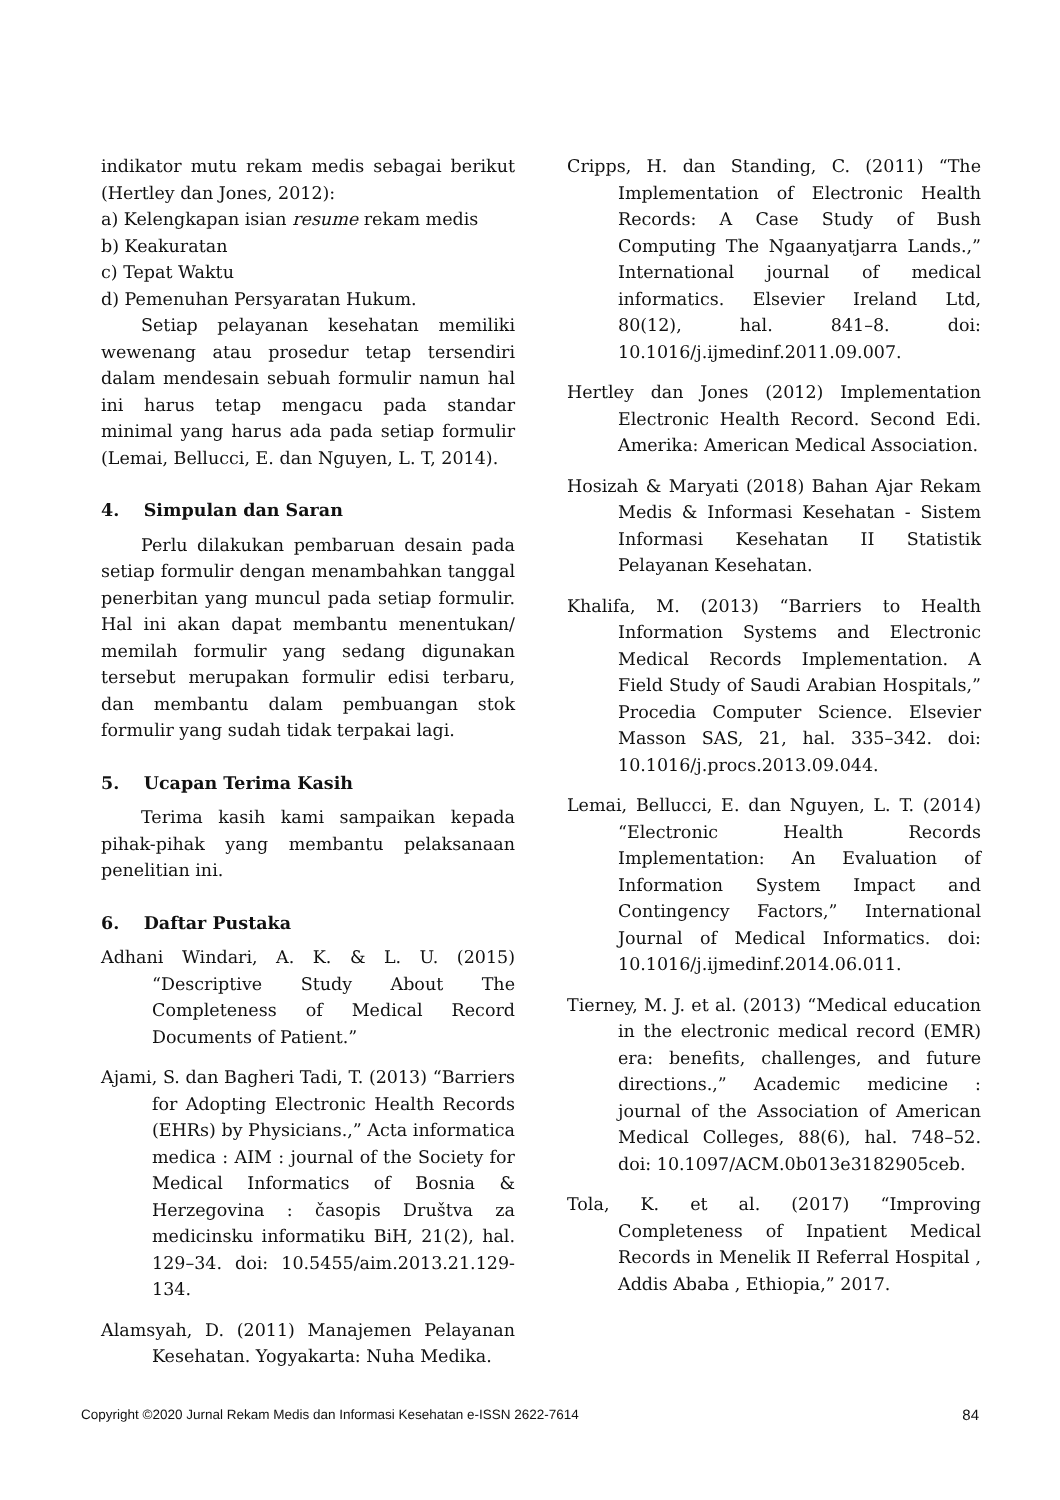indikator mutu rekam medis sebagai berikut (Hertley dan Jones, 2012):
a) Kelengkapan isian resume rekam medis
b) Keakuratan
c) Tepat Waktu
d) Pemenuhan Persyaratan Hukum.
Setiap pelayanan kesehatan memiliki wewenang atau prosedur tetap tersendiri dalam mendesain sebuah formulir namun hal ini harus tetap mengacu pada standar minimal yang harus ada pada setiap formulir (Lemai, Bellucci, E. dan Nguyen, L. T, 2014).
4. Simpulan dan Saran
Perlu dilakukan pembaruan desain pada setiap formulir dengan menambahkan tanggal penerbitan yang muncul pada setiap formulir. Hal ini akan dapat membantu menentukan/ memilah formulir yang sedang digunakan tersebut merupakan formulir edisi terbaru, dan membantu dalam pembuangan stok formulir yang sudah tidak terpakai lagi.
5. Ucapan Terima Kasih
Terima kasih kami sampaikan kepada pihak-pihak yang membantu pelaksanaan penelitian ini.
6. Daftar Pustaka
Adhani Windari, A. K. & L. U. (2015) “Descriptive Study About The Completeness of Medical Record Documents of Patient.”
Ajami, S. dan Bagheri Tadi, T. (2013) “Barriers for Adopting Electronic Health Records (EHRs) by Physicians.,” Acta informatica medica : AIM : journal of the Society for Medical Informatics of Bosnia & Herzegovina : časopis Društva za medicinsku informatiku BiH, 21(2), hal. 129–34. doi: 10.5455/aim.2013.21.129-134.
Alamsyah, D. (2011) Manajemen Pelayanan Kesehatan. Yogyakarta: Nuha Medika.
Cripps, H. dan Standing, C. (2011) “The Implementation of Electronic Health Records: A Case Study of Bush Computing The Ngaanyatjarra Lands.,” International journal of medical informatics. Elsevier Ireland Ltd, 80(12), hal. 841–8. doi: 10.1016/j.ijmedinf.2011.09.007.
Hertley dan Jones (2012) Implementation Electronic Health Record. Second Edi. Amerika: American Medical Association.
Hosizah & Maryati (2018) Bahan Ajar Rekam Medis & Informasi Kesehatan - Sistem Informasi Kesehatan II Statistik Pelayanan Kesehatan.
Khalifa, M. (2013) “Barriers to Health Information Systems and Electronic Medical Records Implementation. A Field Study of Saudi Arabian Hospitals,” Procedia Computer Science. Elsevier Masson SAS, 21, hal. 335–342. doi: 10.1016/j.procs.2013.09.044.
Lemai, Bellucci, E. dan Nguyen, L. T. (2014) “Electronic Health Records Implementation: An Evaluation of Information System Impact and Contingency Factors,” International Journal of Medical Informatics. doi: 10.1016/j.ijmedinf.2014.06.011.
Tierney, M. J. et al. (2013) “Medical education in the electronic medical record (EMR) era: benefits, challenges, and future directions.,” Academic medicine : journal of the Association of American Medical Colleges, 88(6), hal. 748–52. doi: 10.1097/ACM.0b013e3182905ceb.
Tola, K. et al. (2017) “Improving Completeness of Inpatient Medical Records in Menelik II Referral Hospital , Addis Ababa , Ethiopia,” 2017.
Copyright ©2020 Jurnal Rekam Medis dan Informasi Kesehatan e-ISSN 2622-7614 84